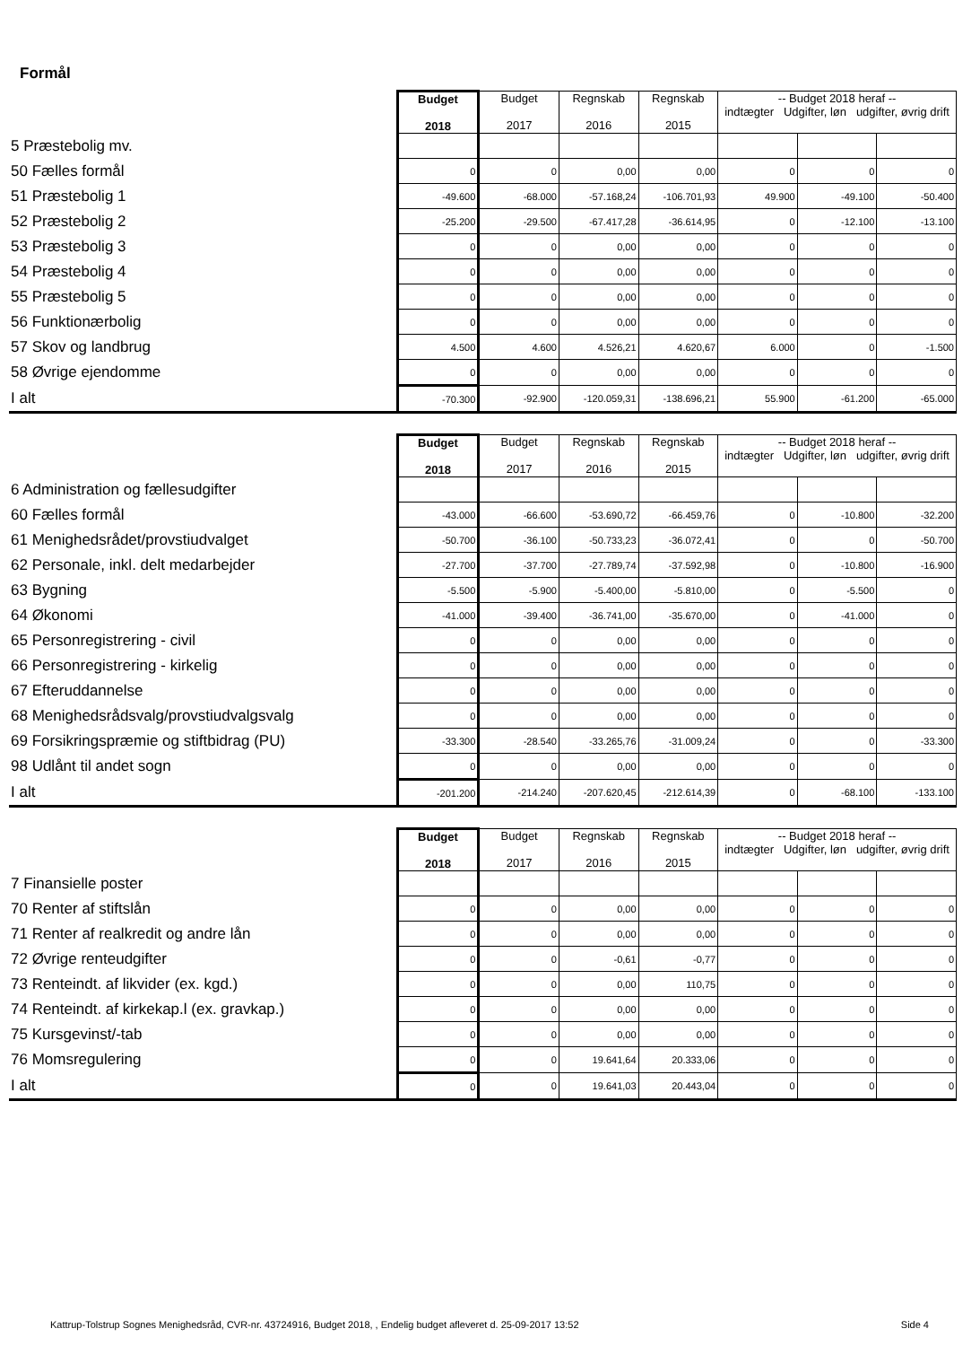Formål
| | Budget 2018 | Budget 2017 | Regnskab 2016 | Regnskab 2015 | -- Budget 2018 heraf -- indtægter Udgifter, løn udgifter, øvrig drift | | |
| 5 Præstebolig mv. | | | | | | | |
| 50 Fælles formål | 0 | 0 | 0,00 | 0,00 | 0 | 0 | 0 |
| 51 Præstebolig 1 | -49.600 | -68.000 | -57.168,24 | -106.701,93 | 49.900 | -49.100 | -50.400 |
| 52 Præstebolig 2 | -25.200 | -29.500 | -67.417,28 | -36.614,95 | 0 | -12.100 | -13.100 |
| 53 Præstebolig 3 | 0 | 0 | 0,00 | 0,00 | 0 | 0 | 0 |
| 54 Præstebolig 4 | 0 | 0 | 0,00 | 0,00 | 0 | 0 | 0 |
| 55 Præstebolig 5 | 0 | 0 | 0,00 | 0,00 | 0 | 0 | 0 |
| 56 Funktionærbolig | 0 | 0 | 0,00 | 0,00 | 0 | 0 | 0 |
| 57 Skov og landbrug | 4.500 | 4.600 | 4.526,21 | 4.620,67 | 6.000 | 0 | -1.500 |
| 58 Øvrige ejendomme | 0 | 0 | 0,00 | 0,00 | 0 | 0 | 0 |
| I alt | -70.300 | -92.900 | -120.059,31 | -138.696,21 | 55.900 | -61.200 | -65.000 |
| | Budget 2018 | Budget 2017 | Regnskab 2016 | Regnskab 2015 | -- Budget 2018 heraf -- indtægter Udgifter, løn udgifter, øvrig drift | | |
| 6 Administration og fællesudgifter | | | | | | | |
| 60 Fælles formål | -43.000 | -66.600 | -53.690,72 | -66.459,76 | 0 | -10.800 | -32.200 |
| 61 Menighedsrådet/provstiudvalget | -50.700 | -36.100 | -50.733,23 | -36.072,41 | 0 | 0 | -50.700 |
| 62 Personale, inkl. delt medarbejder | -27.700 | -37.700 | -27.789,74 | -37.592,98 | 0 | -10.800 | -16.900 |
| 63 Bygning | -5.500 | -5.900 | -5.400,00 | -5.810,00 | 0 | -5.500 | 0 |
| 64 Økonomi | -41.000 | -39.400 | -36.741,00 | -35.670,00 | 0 | -41.000 | 0 |
| 65 Personregistrering - civil | 0 | 0 | 0,00 | 0,00 | 0 | 0 | 0 |
| 66 Personregistrering - kirkelig | 0 | 0 | 0,00 | 0,00 | 0 | 0 | 0 |
| 67 Efteruddannelse | 0 | 0 | 0,00 | 0,00 | 0 | 0 | 0 |
| 68 Menighedsrådsvalg/provstiudvalgsvalg | 0 | 0 | 0,00 | 0,00 | 0 | 0 | 0 |
| 69 Forsikringspræmie og stiftbidrag (PU) | -33.300 | -28.540 | -33.265,76 | -31.009,24 | 0 | 0 | -33.300 |
| 98 Udlånt til andet sogn | 0 | 0 | 0,00 | 0,00 | 0 | 0 | 0 |
| I alt | -201.200 | -214.240 | -207.620,45 | -212.614,39 | 0 | -68.100 | -133.100 |
| | Budget 2018 | Budget 2017 | Regnskab 2016 | Regnskab 2015 | -- Budget 2018 heraf -- indtægter Udgifter, løn udgifter, øvrig drift | | |
| 7 Finansielle poster | | | | | | | |
| 70 Renter af stiftslån | 0 | 0 | 0,00 | 0,00 | 0 | 0 | 0 |
| 71 Renter af realkredit og andre lån | 0 | 0 | 0,00 | 0,00 | 0 | 0 | 0 |
| 72 Øvrige renteudgifter | 0 | 0 | -0,61 | -0,77 | 0 | 0 | 0 |
| 73 Renteindt. af likvider (ex. kgd.) | 0 | 0 | 0,00 | 110,75 | 0 | 0 | 0 |
| 74 Renteindt. af kirkekap.l (ex. gravkap.) | 0 | 0 | 0,00 | 0,00 | 0 | 0 | 0 |
| 75 Kursgevinst/-tab | 0 | 0 | 0,00 | 0,00 | 0 | 0 | 0 |
| 76 Momsregulering | 0 | 0 | 19.641,64 | 20.333,06 | 0 | 0 | 0 |
| I alt | 0 | 0 | 19.641,03 | 20.443,04 | 0 | 0 | 0 |
Kattrup-Tolstrup Sognes Menighedsråd, CVR-nr. 43724916, Budget 2018, , Endelig budget afleveret d. 25-09-2017 13:52 Side 4